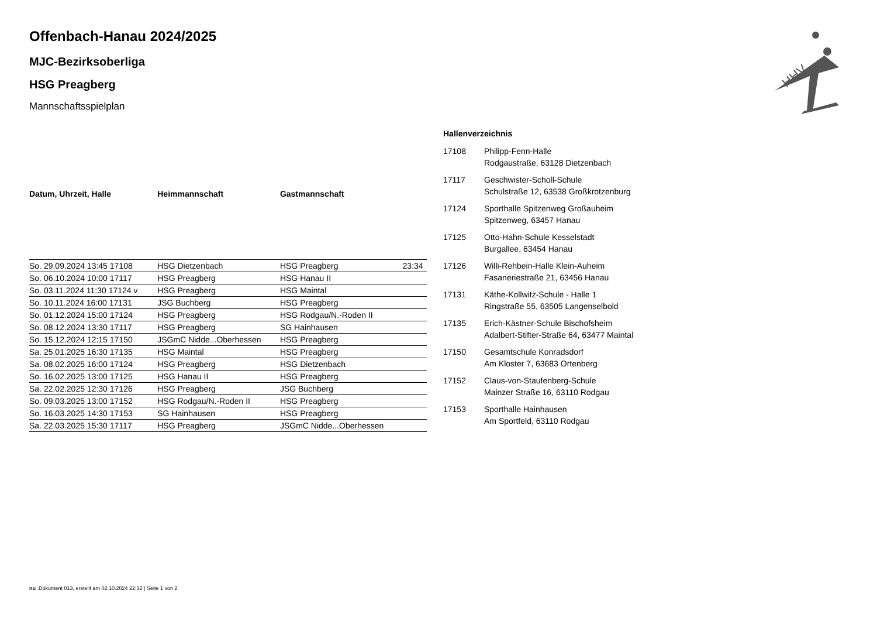HHV
Offenbach-Hanau 2024/2025
MJC-Bezirksoberliga
HSG Preagberg
Mannschaftsspielplan
| Datum, Uhrzeit, Halle | Heimmannschaft | Gastmannschaft | |
| --- | --- | --- | --- |
| So. 29.09.2024 13:45 17108 | HSG Dietzenbach | HSG Preagberg | 23:34 |
| So. 06.10.2024 10:00 17117 | HSG Preagberg | HSG Hanau II | |
| So. 03.11.2024 11:30 17124 v | HSG Preagberg | HSG Maintal | |
| So. 10.11.2024 16:00 17131 | JSG Buchberg | HSG Preagberg | |
| So. 01.12.2024 15:00 17124 | HSG Preagberg | HSG Rodgau/N.-Roden II | |
| So. 08.12.2024 13:30 17117 | HSG Preagberg | SG Hainhausen | |
| So. 15.12.2024 12:15 17150 | JSGmC Nidde...Oberhessen | HSG Preagberg | |
| Sa. 25.01.2025 16:30 17135 | HSG Maintal | HSG Preagberg | |
| Sa. 08.02.2025 16:00 17124 | HSG Preagberg | HSG Dietzenbach | |
| So. 16.02.2025 13:00 17125 | HSG Hanau II | HSG Preagberg | |
| Sa. 22.02.2025 12:30 17126 | HSG Preagberg | JSG Buchberg | |
| So. 09.03.2025 13:00 17152 | HSG Rodgau/N.-Roden II | HSG Preagberg | |
| So. 16.03.2025 14:30 17153 | SG Hainhausen | HSG Preagberg | |
| Sa. 22.03.2025 15:30 17117 | HSG Preagberg | JSGmC Nidde...Oberhessen | |
Hallenverzeichnis
| 17108 | Philipp-Fenn-Halle Rodgaustraße, 63128 Dietzenbach |
| 17117 | Geschwister-Scholl-Schule Schulstraße 12, 63538 Großkrotzenburg |
| 17124 | Sporthalle Spitzenweg Großauheim Spitzenweg, 63457 Hanau |
| 17125 | Otto-Hahn-Schule Kesselstadt Burgallee, 63454 Hanau |
| 17126 | Willi-Rehbein-Halle Klein-Auheim Fasaneriestraße 21, 63456 Hanau |
| 17131 | Käthe-Kollwitz-Schule - Halle 1 Ringstraße 55, 63505 Langenselbold |
| 17135 | Erich-Kästner-Schule Bischofsheim Adalbert-Stifter-Straße 64, 63477 Maintal |
| 17150 | Gesamtschule Konradsdorf Am Kloster 7, 63683 Ortenberg |
| 17152 | Claus-von-Staufenberg-Schule Mainzer Straße 16, 63110 Rodgau |
| 17153 | Sporthalle Hainhausen Am Sportfeld, 63110 Rodgau |
nu .Dokument 013, erstellt am 02.10.2024 22:32 | Seite 1 von 2